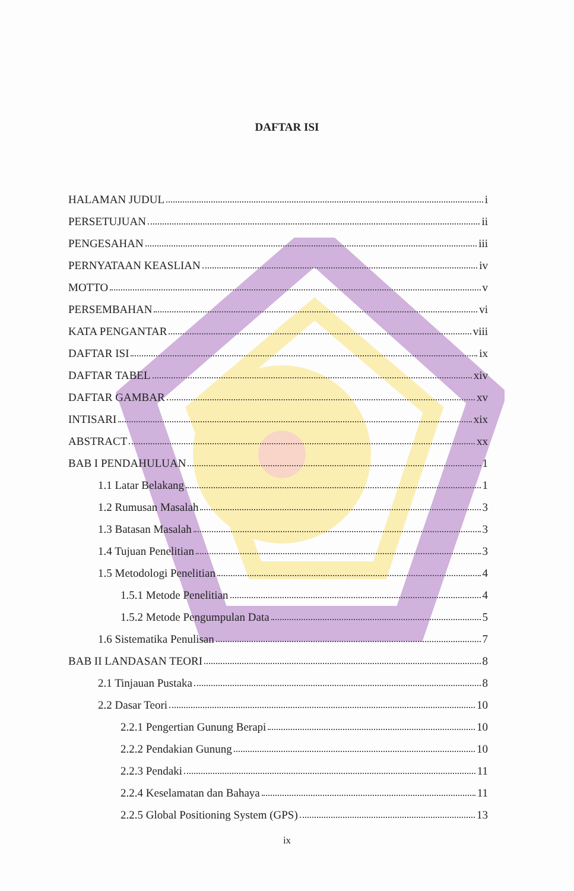DAFTAR ISI
HALAMAN JUDUL i
PERSETUJUAN ii
PENGESAHAN iii
PERNYATAAN KEASLIAN iv
MOTTO v
PERSEMBAHAN vi
KATA PENGANTAR viii
DAFTAR ISI ix
DAFTAR TABEL xiv
DAFTAR GAMBAR xv
INTISARI xix
ABSTRACT xx
BAB I PENDAHULUAN 1
1.1 Latar Belakang 1
1.2 Rumusan Masalah 3
1.3 Batasan Masalah 3
1.4 Tujuan Penelitian 3
1.5 Metodologi Penelitian 4
1.5.1 Metode Penelitian 4
1.5.2 Metode Pengumpulan Data 5
1.6 Sistematika Penulisan 7
BAB II LANDASAN TEORI 8
2.1 Tinjauan Pustaka 8
2.2 Dasar Teori 10
2.2.1 Pengertian Gunung Berapi 10
2.2.2 Pendakian Gunung 10
2.2.3 Pendaki 11
2.2.4 Keselamatan dan Bahaya 11
2.2.5 Global Positioning System (GPS) 13
ix